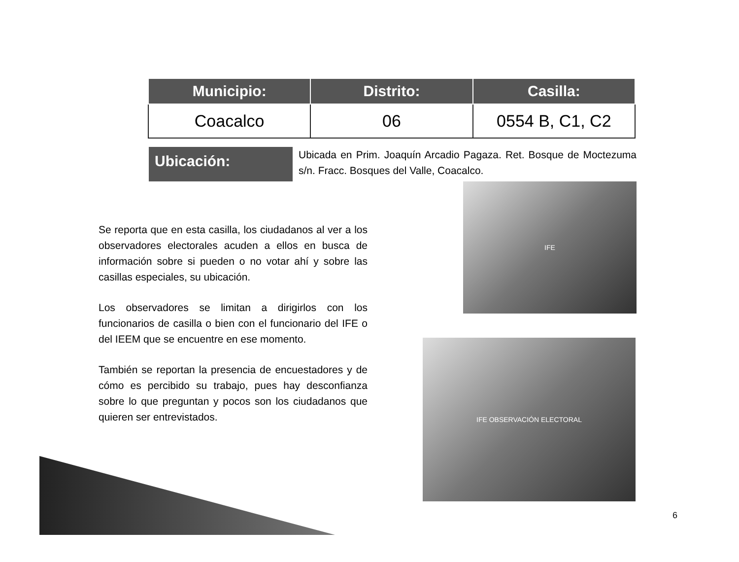| Municipio: | Distrito: | Casilla: |
| --- | --- | --- |
| Coacalco | 06 | 0554 B, C1, C2 |
Ubicación:
Ubicada en Prim. Joaquín Arcadio Pagaza. Ret. Bosque de Moctezuma s/n. Fracc. Bosques del Valle, Coacalco.
Se reporta que en esta casilla, los ciudadanos al ver a los observadores electorales acuden a ellos en busca de información sobre si pueden o no votar ahí y sobre las casillas especiales, su ubicación.
Los observadores se limitan a dirigirlos con los funcionarios de casilla o bien con el funcionario del IFE o del IEEM que se encuentre en ese momento.
También se reportan la presencia de encuestadores y de cómo es percibido su trabajo, pues hay desconfianza sobre lo que preguntan y pocos son los ciudadanos que quieren ser entrevistados.
IFE
IFE OBSERVACIÓN ELECTORAL
6